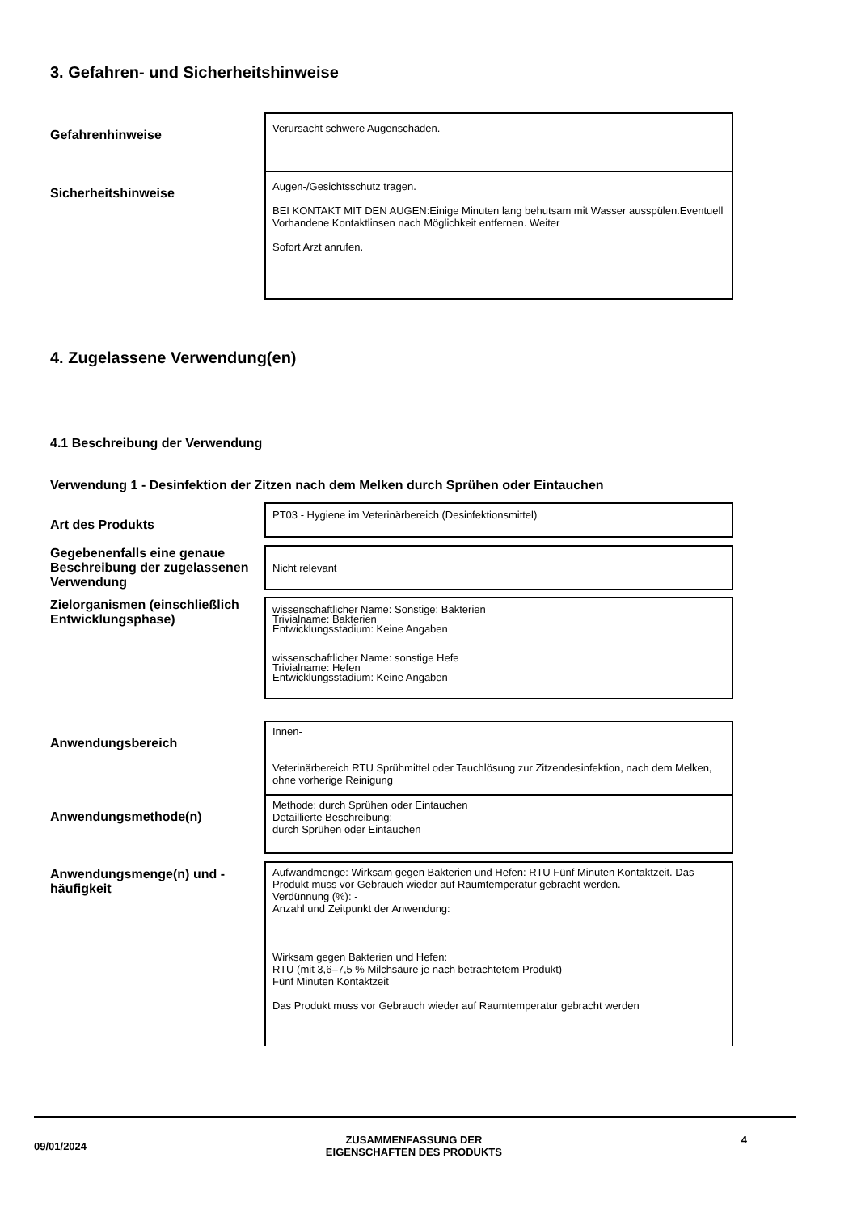3. Gefahren- und Sicherheitshinweise
| Gefahrenhinweise | Verursacht schwere Augenschäden. |
| Sicherheitshinweise | Augen-/Gesichtsschutz tragen. BEI KONTAKT MIT DEN AUGEN:Einige Minuten lang behutsam mit Wasser ausspülen.Eventuell Vorhandene Kontaktlinsen nach Möglichkeit entfernen. Weiter Sofort Arzt anrufen. |
4. Zugelassene Verwendung(en)
4.1 Beschreibung der Verwendung
Verwendung 1 - Desinfektion der Zitzen nach dem Melken durch Sprühen oder Eintauchen
| Art des Produkts | PT03 - Hygiene im Veterinärbereich (Desinfektionsmittel) |
| Gegebenenfalls eine genaue Beschreibung der zugelassenen Verwendung | Nicht relevant |
| Zielorganismen (einschließlich Entwicklungsphase) | wissenschaftlicher Name: Sonstige: Bakterien Trivialname: Bakterien Entwicklungsstadium: Keine Angaben wissenschaftlicher Name: sonstige Hefe Trivialname: Hefen Entwicklungsstadium: Keine Angaben |
| Anwendungsbereich | Innen- Veterinärbereich RTU Sprühmittel oder Tauchlösung zur Zitzendesinfektion, nach dem Melken, ohne vorherige Reinigung |
| Anwendungsmethode(n) | Methode: durch Sprühen oder Eintauchen Detaillierte Beschreibung: durch Sprühen oder Eintauchen |
| Anwendungsmenge(n) und -häufigkeit | Aufwandmenge: Wirksam gegen Bakterien und Hefen: RTU Fünf Minuten Kontaktzeit. Das Produkt muss vor Gebrauch wieder auf Raumtemperatur gebracht werden. Verdünnung (%): - Anzahl und Zeitpunkt der Anwendung: Wirksam gegen Bakterien und Hefen: RTU (mit 3,6–7,5 % Milchsäure je nach betrachtetem Produkt) Fünf Minuten Kontaktzeit Das Produkt muss vor Gebrauch wieder auf Raumtemperatur gebracht werden |
09/01/2024
ZUSAMMENFASSUNG DER
EIGENSCHAFTEN DES PRODUKTS
4